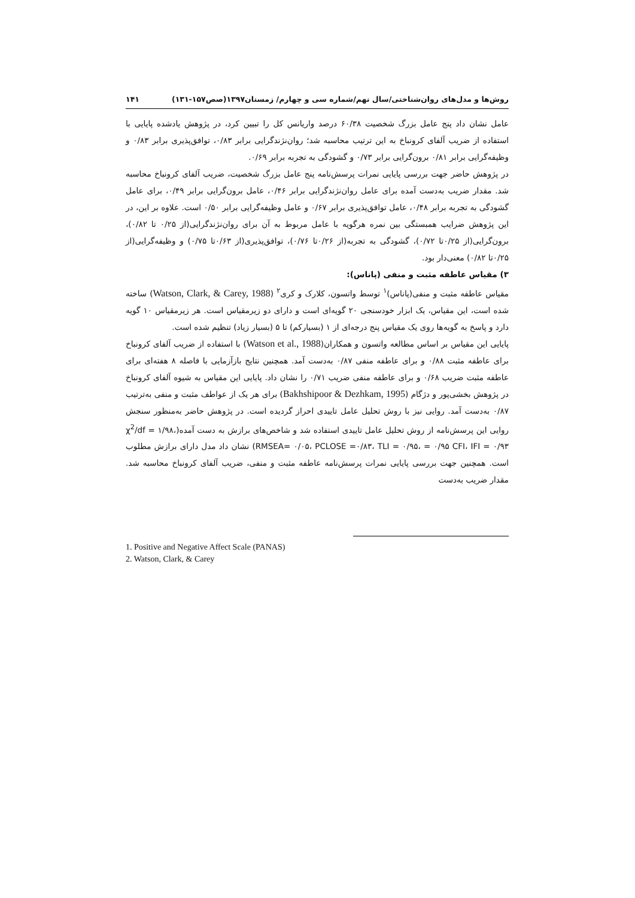روش‌ها و مدل‌های روان‌شناختی/سال نهم/شماره سی و چهارم/ زمستان۱۳۹۷(صص۱۵۷-۱۳۱) ۱۴۱
عامل نشان داد پنج عامل بزرگ شخصیت ۶۰/۳۸ درصد واریانس کل را تبیین کرد، در پژوهش یادشده پایایی با استفاده از ضریب آلفای کرونباخ به این ترتیب محاسبه شد؛ روان‌نژندگرایی برابر ۰/۸۳، توافق‌پذیری برابر ۰/۸۳ و وظیفه‌گرایی برابر ۰/۸۱ برون‌گرایی برابر ۰/۷۳ و گشودگی به تجربه برابر ۰/۶۹.
در پژوهش حاضر جهت بررسی پایایی نمرات پرسش‌نامه پنج عامل بزرگ شخصیت، ضریب آلفای کرونباخ محاسبه شد. مقدار ضریب به‌دست آمده برای عامل روان‌نژندگرایی برابر ۰/۴۶، عامل برون‌گرایی برابر ۰/۴۹، برای عامل گشودگی به تجربه برابر ۰/۴۸، عامل توافق‌پذیری برابر ۰/۶۷ و عامل وظیفه‌گرایی برابر ۰/۵۰ است. علاوه بر این، در این پژوهش ضرایب همبستگی بین نمره هرگویه با عامل مربوط به آن برای روان‌نژندگرایی(از ۰/۲۵ تا ۰/۸۲)، برون‌گرایی(از ۰/۲۵تا ۰/۷۲)، گشودگی به تجربه(از ۰/۲۶تا ۰/۷۶)، توافق‌پذیری(از ۰/۶۳تا ۰/۷۵) و وظیفه‌گرایی(از ۰/۲۵تا ۰/۸۲) معنی‌دار بود.
۳) مقیاس عاطفه مثبت و منفی (پاناس):
مقیاس عاطفه مثبت و منفی(پاناس)<sup>۱</sup> توسط واتسون، کلارک و کری<sup>۲</sup> (Watson, Clark, & Carey, 1988) ساخته شده است، این مقیاس، یک ابزار خودسنجی ۲۰ گویه‌ای است و دارای دو زیرمقیاس است. هر زیرمقیاس ۱۰ گویه دارد و پاسخ به گویه‌ها روی یک مقیاس پنج درجه‌ای از ۱ (بسیارکم) تا ۵ (بسیار زیاد) تنظیم شده است.
پایایی این مقیاس بر اساس مطالعه واتسون و همکاران(Watson et al., 1988) با استفاده از ضریب آلفای کرونباخ برای عاطفه مثبت ۰/۸۸ و برای عاطفه منفی ۰/۸۷ به‌دست آمد. همچنین نتایج بازآزمایی با فاصله ۸ هفته‌ای برای عاطفه مثبت ضریب ۰/۶۸ و برای عاطفه منفی ضریب ۰/۷۱ را نشان داد. پایایی این مقیاس به شیوه آلفای کرونباخ در پژوهش بخشی‌پور و دژگام (Bakhshipoor & Dezhkam, 1995) برای هر یک از عواطف مثبت و منفی به‌ترتیب ۰/۸۷ به‌دست آمد. روایی نیز با روش تحلیل عامل تاییدی احراز گردیده است. در پژوهش حاضر به‌منظور سنجش روایی این پرسش‌نامه از روش تحلیل عامل تاییدی استفاده شد و شاخص‌های برازش به دست آمده(χ<sup>2</sup>/df = ۱/۹۸، RMSEA= ۰/۰۵، PCLOSE =۰/۸۳، TLI = ۰/۹۵، = ۰/۹۵ CFI، IFI = ۰/۹۳) نشان داد مدل دارای برازش مطلوب است. همچنین جهت بررسی پایایی نمرات پرسش‌نامه عاطفه مثبت و منفی، ضریب آلفای کرونباخ محاسبه شد. مقدار ضریب به‌دست
1. Positive and Negative Affect Scale (PANAS)
2. Watson, Clark, & Carey